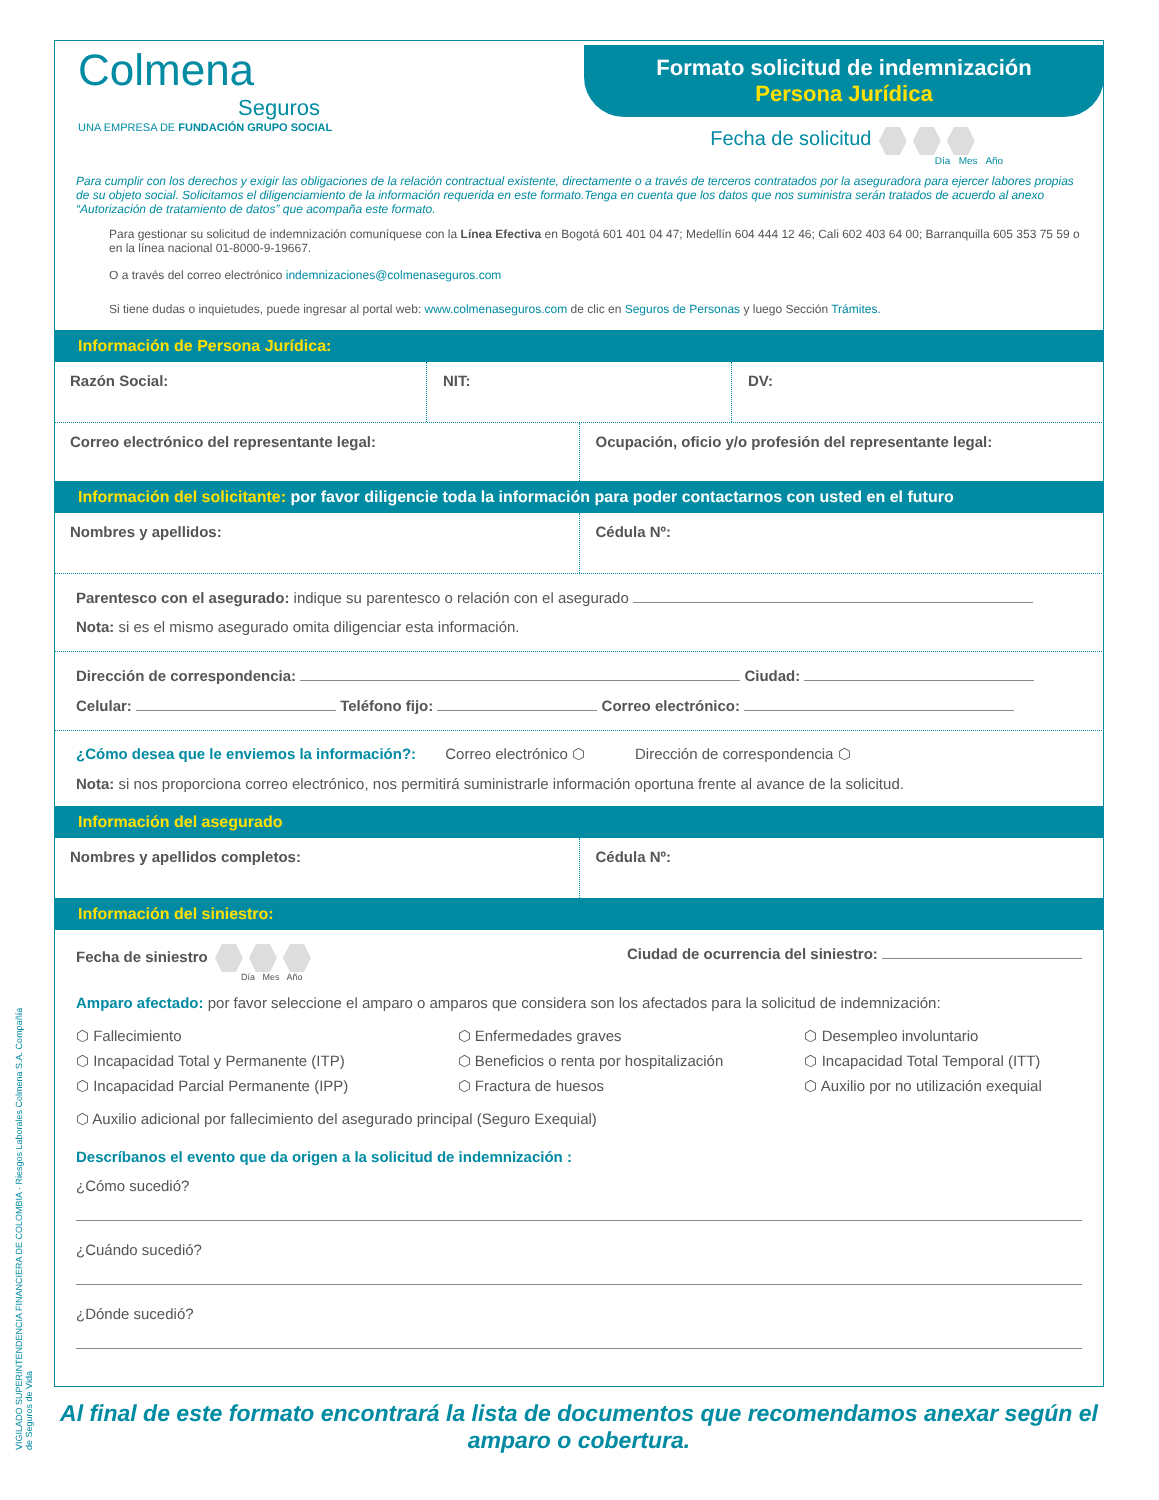VIGILADO SUPERINTENDENCIA FINANCIERA DE COLOMBIA · Riesgos Laborales Colmena S.A. Compañía de Seguros de Vida
Colmena
Seguros
UNA EMPRESA DE FUNDACIÓN GRUPO SOCIAL
Formato solicitud de indemnización
Persona Jurídica
Fecha de solicitud
Día Mes Año
Para cumplir con los derechos y exigir las obligaciones de la relación contractual existente, directamente o a través de terceros contratados por la aseguradora para ejercer labores propias de su objeto social. Solicitamos el diligenciamiento de la información requerida en este formato.Tenga en cuenta que los datos que nos suministra serán tratados de acuerdo al anexo “Autorización de tratamiento de datos” que acompaña este formato.
Para gestionar su solicitud de indemnización comuníquese con la Línea Efectiva en Bogotá 601 401 04 47; Medellín 604 444 12 46; Cali 602 403 64 00; Barranquilla 605 353 75 59 o en la línea nacional 01-8000-9-19667.
O a través del correo electrónico indemnizaciones@colmenaseguros.com
Si tiene dudas o inquietudes, puede ingresar al portal web: www.colmenaseguros.com de clic en Seguros de Personas y luego Sección Trámites.
Información de Persona Jurídica:
Razón Social: NIT: DV:
Correo electrónico del representante legal:
Ocupación, oficio y/o profesión del representante legal:
Información del solicitante: por favor diligencie toda la información para poder contactarnos con usted en el futuro
Nombres y apellidos: Cédula Nº:
Parentesco con el asegurado: indique su parentesco o relación con el asegurado
Nota: si es el mismo asegurado omita diligenciar esta información.
Dirección de correspondencia: Ciudad:
Celular: Teléfono fijo: Correo electrónico:
¿Cómo desea que le enviemos la información?: Correo electrónico ⬡ Dirección de correspondencia ⬡
Nota: si nos proporciona correo electrónico, nos permitirá suministrarle información oportuna frente al avance de la solicitud.
Información del asegurado
Nombres y apellidos completos: Cédula Nº:
Información del siniestro:
Fecha de siniestro
Día Mes Año
Ciudad de ocurrencia del siniestro:
Amparo afectado: por favor seleccione el amparo o amparos que considera son los afectados para la solicitud de indemnización:
⬡ Fallecimiento
⬡ Incapacidad Total y Permanente (ITP)
⬡ Incapacidad Parcial Permanente (IPP)
⬡ Enfermedades graves
⬡ Beneficios o renta por hospitalización
⬡ Fractura de huesos
⬡ Desempleo involuntario
⬡ Incapacidad Total Temporal (ITT)
⬡ Auxilio por no utilización exequial
⬡ Auxilio adicional por fallecimiento del asegurado principal (Seguro Exequial)
Descríbanos el evento que da origen a la solicitud de indemnización :
¿Cómo sucedió?
¿Cuándo sucedió?
¿Dónde sucedió?
Al final de este formato encontrará la lista de documentos que recomendamos anexar según el amparo o cobertura.